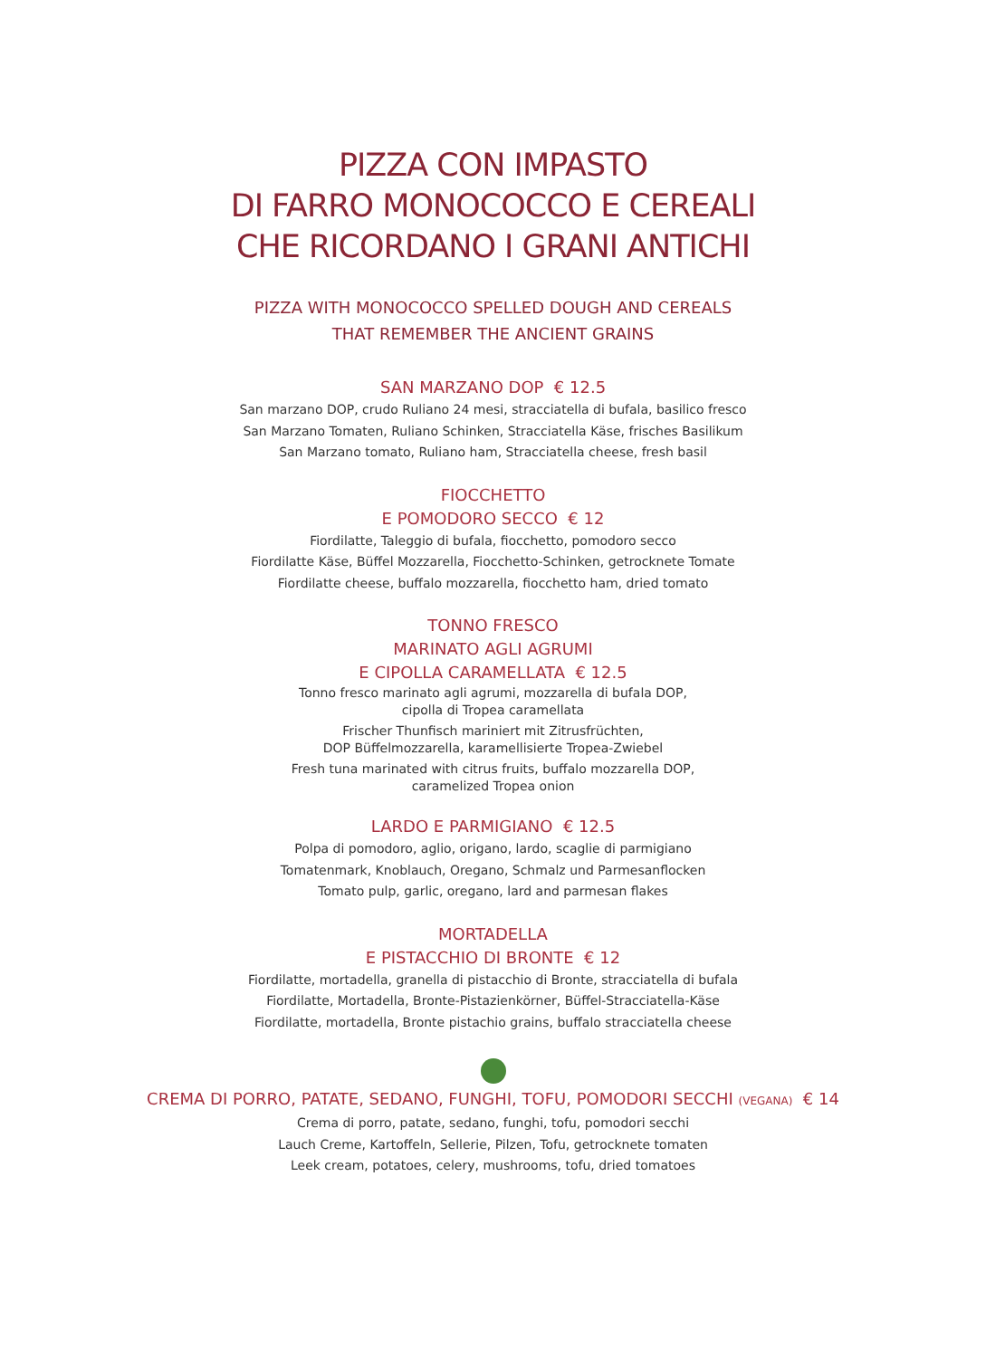PIZZA CON IMPASTO
DI FARRO MONOCOCCO E CEREALI
CHE RICORDANO I GRANI ANTICHI
PIZZA WITH MONOCOCCO SPELLED DOUGH AND CEREALS
THAT REMEMBER THE ANCIENT GRAINS
SAN MARZANO DOP € 12.5
San marzano DOP, crudo Ruliano 24 mesi, stracciatella di bufala, basilico fresco
San Marzano Tomaten, Ruliano Schinken, Stracciatella Käse, frisches Basilikum
San Marzano tomato, Ruliano ham, Stracciatella cheese, fresh basil
FIOCCHETTO
E POMODORO SECCO € 12
Fiordilatte, Taleggio di bufala, fiocchetto, pomodoro secco
Fiordilatte Käse, Büffel Mozzarella, Fiocchetto-Schinken, getrocknete Tomate
Fiordilatte cheese, buffalo mozzarella, fiocchetto ham, dried tomato
TONNO FRESCO
MARINATO AGLI AGRUMI
E CIPOLLA CARAMELLATA € 12.5
Tonno fresco marinato agli agrumi, mozzarella di bufala DOP,
cipolla di Tropea caramellata
Frischer Thunfisch mariniert mit Zitrusfrüchten,
DOP Büffelmozzarella, karamellisierte Tropea-Zwiebel
Fresh tuna marinated with citrus fruits, buffalo mozzarella DOP,
caramelized Tropea onion
LARDO E PARMIGIANO € 12.5
Polpa di pomodoro, aglio, origano, lardo, scaglie di parmigiano
Tomatenmark, Knoblauch, Oregano, Schmalz und Parmesanflocken
Tomato pulp, garlic, oregano, lard and parmesan flakes
MORTADELLA
E PISTACCHIO DI BRONTE € 12
Fiordilatte, mortadella, granella di pistacchio di Bronte, stracciatella di bufala
Fiordilatte, Mortadella, Bronte-Pistazienkörner, Büffel-Stracciatella-Käse
Fiordilatte, mortadella, Bronte pistachio grains, buffalo stracciatella cheese
CREMA DI PORRO, PATATE, SEDANO, FUNGHI, TOFU, POMODORI SECCHI (VEGANA) € 14
Crema di porro, patate, sedano, funghi, tofu, pomodori secchi
Lauch Creme, Kartoffeln, Sellerie, Pilzen, Tofu, getrocknete tomaten
Leek cream, potatoes, celery, mushrooms, tofu, dried tomatoes